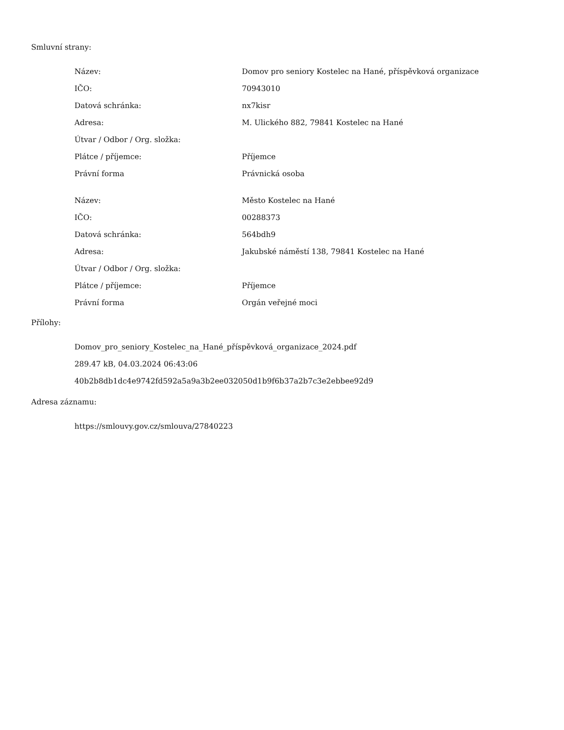Smluvní strany:
| Název: | Domov pro seniory Kostelec na Hané, příspěvková organizace |
| IČO: | 70943010 |
| Datová schránka: | nx7kisr |
| Adresa: | M. Ulického 882, 79841 Kostelec na Hané |
| Útvar / Odbor / Org. složka: | |
| Plátce / příjemce: | Příjemce |
| Právní forma | Právnická osoba |
| Název: | Město Kostelec na Hané |
| IČO: | 00288373 |
| Datová schránka: | 564bdh9 |
| Adresa: | Jakubské náměstí 138, 79841 Kostelec na Hané |
| Útvar / Odbor / Org. složka: | |
| Plátce / příjemce: | Příjemce |
| Právní forma | Orgán veřejné moci |
Přílohy:
Domov_pro_seniory_Kostelec_na_Hané_příspěvková_organizace_2024.pdf
289.47 kB, 04.03.2024 06:43:06
40b2b8db1dc4e9742fd592a5a9a3b2ee032050d1b9f6b37a2b7c3e2ebbee92d9
Adresa záznamu:
https://smlouvy.gov.cz/smlouva/27840223